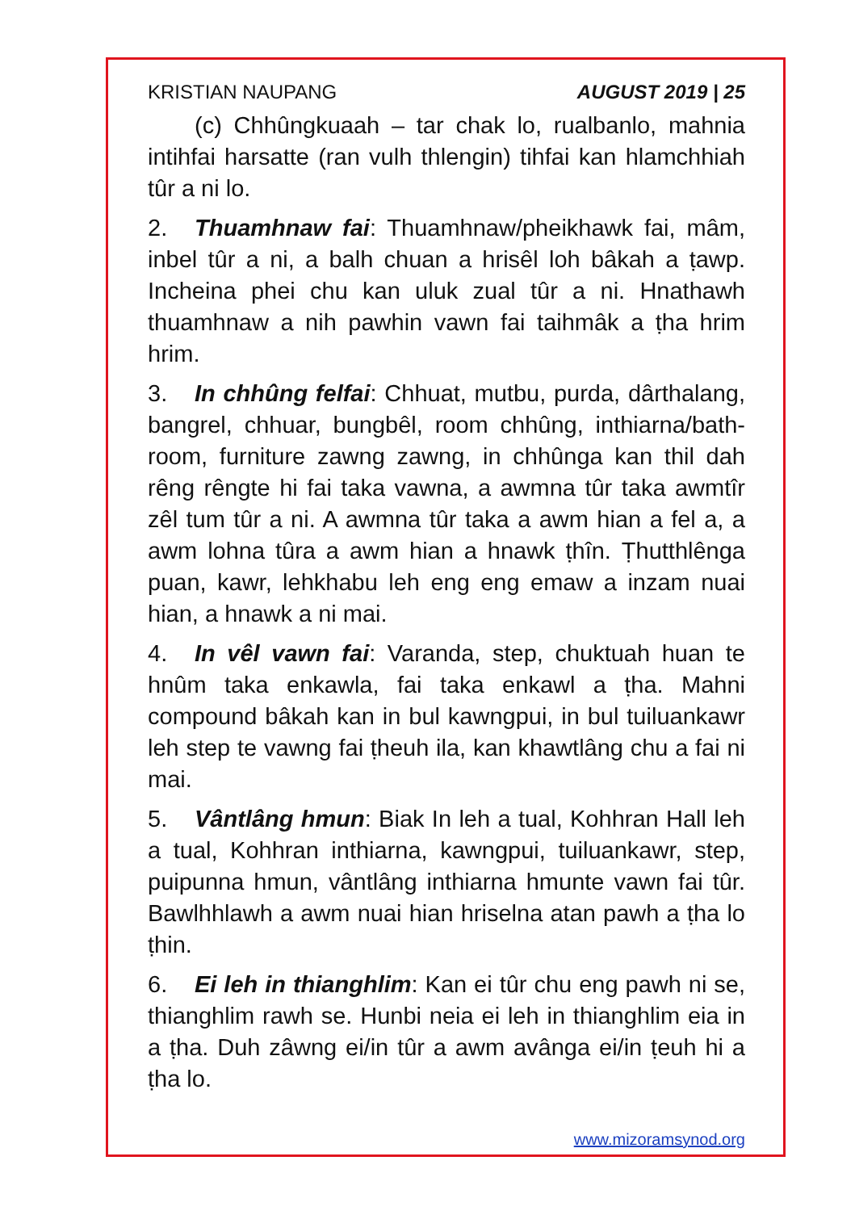KRISTIAN NAUPANG AUGUST 2019 | 25
(c) Chhûngkuaah – tar chak lo, rualbanlo, mahnia intihfai harsatte (ran vulh thlengin) tihfai kan hlamchhiah tûr a ni lo.
2. Thuamhnaw fai: Thuamhnaw/pheikhawk fai, mâm, inbel tûr a ni, a balh chuan a hrisêl loh bâkah a ṭawp. Incheina phei chu kan uluk zual tûr a ni. Hnathawh thuamhnaw a nih pawhin vawn fai taihmâk a ṭha hrim hrim.
3. In chhûng felfai: Chhuat, mutbu, purda, dârthalang, bangrel, chhuar, bungbêl, room chhûng, inthiarna/bath-room, furniture zawng zawng, in chhûnga kan thil dah rêng rêngte hi fai taka vawna, a awmna tûr taka awmtîr zêl tum tûr a ni. A awmna tûr taka a awm hian a fel a, a awm lohna tûra a awm hian a hnawk ṭhîn. Ṭhutthlênga puan, kawr, lehkhabu leh eng eng emaw a inzam nuai hian, a hnawk a ni mai.
4. In vêl vawn fai: Varanda, step, chuktuah huan te hnûm taka enkawla, fai taka enkawl a ṭha. Mahni compound bâkah kan in bul kawngpui, in bul tuiluankawr leh step te vawng fai ṭheuh ila, kan khawtlâng chu a fai ni mai.
5. Vântlâng hmun: Biak In leh a tual, Kohhran Hall leh a tual, Kohhran inthiarna, kawngpui, tuiluankawr, step, puipunna hmun, vântlâng inthiarna hmunte vawn fai tûr. Bawlhhlawh a awm nuai hian hriselna atan pawh a ṭha lo ṭhin.
6. Ei leh in thianghlim: Kan ei tûr chu eng pawh ni se, thianghlim rawh se. Hunbi neia ei leh in thianghlim eia in a ṭha. Duh zâwng ei/in tûr a awm avânga ei/in ṭeuh hi a ṭha lo.
www.mizoramsynod.org